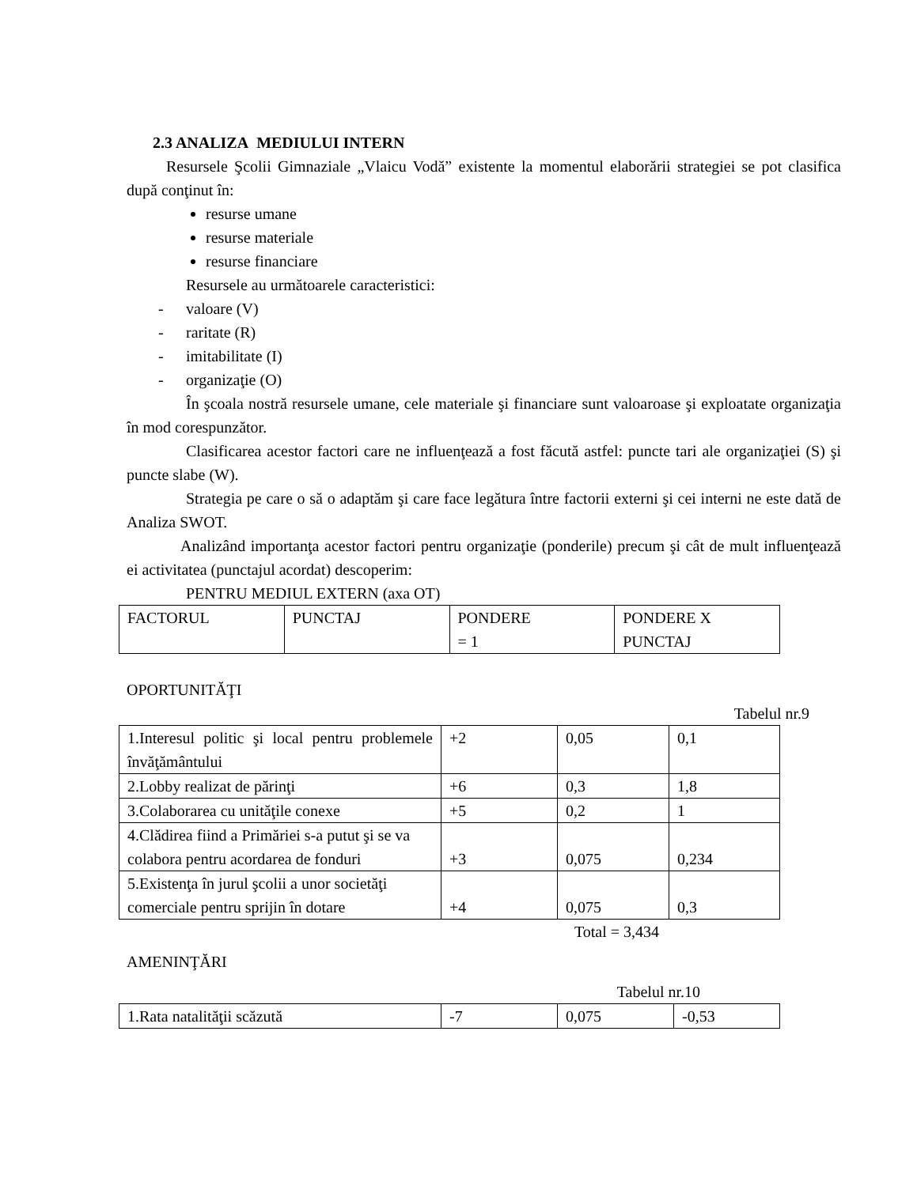2.3 ANALIZA MEDIULUI INTERN
Resursele Şcolii Gimnaziale „Vlaicu Vodă” existente la momentul elaborării strategiei se pot clasifica după conţinut în:
resurse umane
resurse materiale
resurse financiare
Resursele au următoarele caracteristici:
- valoare (V)
- raritate (R)
- imitabilitate (I)
- organizaţie (O)
În şcoala nostră resursele umane, cele materiale şi financiare sunt valoaroase şi exploatate organizaţia în mod corespunzător.
Clasificarea acestor factori care ne influenţează a fost făcută astfel: puncte tari ale organizaţiei (S) şi puncte slabe (W).
Strategia pe care o să o adaptăm şi care face legătura între factorii externi şi cei interni ne este dată de Analiza SWOT.
Analizând importanţa acestor factori pentru organizaţie (ponderile) precum şi cât de mult influenţează ei activitatea (punctajul acordat) descoperim:
PENTRU MEDIUL EXTERN (axa OT)
| FACTORUL | PUNCTAJ | PONDERE = 1 | PONDERE X PUNCTAJ |
OPORTUNITĂŢI
Tabelul nr.9
| 1.Interesul politic şi local pentru problemele învăţământului | +2 | 0,05 | 0,1 |
| 2.Lobby realizat de părinţi | +6 | 0,3 | 1,8 |
| 3.Colaborarea cu unităţile conexe | +5 | 0,2 | 1 |
| 4.Clădirea fiind a Primăriei s-a putut şi se va colabora pentru acordarea de fonduri | +3 | 0,075 | 0,234 |
| 5.Existenţa în jurul şcolii a unor societăţi comerciale pentru sprijin în dotare | +4 | 0,075 | 0,3 |
Total = 3,434
AMENINŢĂRI
Tabelul nr.10
| 1.Rata natalităţii scăzută | -7 | 0,075 | -0,53 |